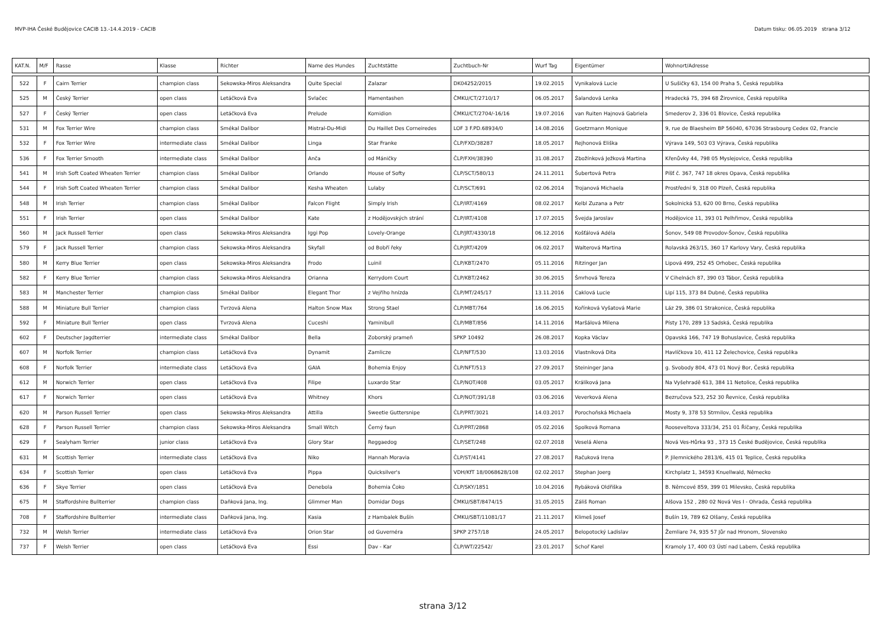MVP-IHA České Budějovice CACIB 13.-14.4.2019 - CACIB Datum tisku: 06.05.2019 strana 3/12
| KAT.N. | M/F | Rasse | Klasse | Richter | Name des Hundes | Zuchtstätte | Zuchtbuch-Nr | Wurf Tag | Eigentümer | Wohnort/Adresse |
| --- | --- | --- | --- | --- | --- | --- | --- | --- | --- | --- |
| 522 | F | Cairn Terrier | champion class | Sekowska-Miros Aleksandra | Quite Special | Zalazar | DK04252/2015 | 19.02.2015 | Vynikalová Lucie | U Sušičky 63, 154 00 Praha 5, Česká republika |
| 525 | M | Český Terrier | open class | Letáčková Eva | Svlačec | Hamentashen | ČMKU/CT/2710/17 | 06.05.2017 | Šalandová Lenka | Hradecká 75, 394 68 Žirovnice, Česká republika |
| 527 | F | Český Terrier | open class | Letáčková Eva | Prelude | Komidion | ČMKU/CT/2704/-16/16 | 19.07.2016 | van Ruiten Hajnová Gabriela | Smederov 2, 336 01 Blovice, Česká republika |
| 531 | M | Fox Terrier Wire | champion class | Smékal Dalibor | Mistral-Du-Midi | Du Haillet Des Corneiredes | LOF 3 F.PD.68934/0 | 14.08.2016 | Goetzmann Monique | 9, rue de Blaesheim BP 56040, 67036 Strasbourg Cedex 02, Francie |
| 532 | F | Fox Terrier Wire | intermediate class | Smékal Dalibor | Linga | Star Franke | ČLP/FXD/38287 | 18.05.2017 | Rejhonová Eliška | Výrava 149, 503 03 Výrava, Česká republika |
| 536 | F | Fox Terrier Smooth | intermediate class | Smékal Dalibor | Anča | od Máničky | ČLP/FXH/38390 | 31.08.2017 | Zbožínková Ježková Martina | Křenůvky 44, 798 05 Myslejovice, Česká republika |
| 541 | M | Irish Soft Coated Wheaten Terrier | champion class | Smékal Dalibor | Orlando | House of Softy | ČLP/SCT/580/13 | 24.11.2011 | Šubertová Petra | Píšť č. 367, 747 18 okres Opava, Česká republika |
| 544 | F | Irish Soft Coated Wheaten Terrier | champion class | Smékal Dalibor | Kesha Wheaten | Lulaby | ČLP/SCT/691 | 02.06.2014 | Trojanová Michaela | Prostřední 9, 318 00 Plzeň, Česká republika |
| 548 | M | Irish Terrier | champion class | Smékal Dalibor | Falcon Flight | Simply Irish | ČLP/IRT/4169 | 08.02.2017 | Kelbl Zuzana a Petr | Sokolnická 53, 620 00 Brno, Česká republika |
| 551 | F | Irish Terrier | open class | Smékal Dalibor | Kate | z Hodějovských strání | ČLP/IRT/4108 | 17.07.2015 | Švejda Jaroslav | Hodějovice 11, 393 01 Pelhřimov, Česká republika |
| 560 | M | Jack Russell Terrier | open class | Sekowska-Miros Aleksandra | Iggi Pop | Lovely-Orange | ČLP/JRT/4330/18 | 06.12.2016 | Košťálová Adéla | Šonov, 549 08 Provodov-Šonov, Česká republika |
| 579 | F | Jack Russell Terrier | champion class | Sekowska-Miros Aleksandra | Skyfall | od Bobří řeky | ČLP/JRT/4209 | 06.02.2017 | Walterová Martina | Rolavská 263/15, 360 17 Karlovy Vary, Česká republika |
| 580 | M | Kerry Blue Terrier | open class | Sekowska-Miros Aleksandra | Frodo | Luinil | ČLP/KBT/2470 | 05.11.2016 | Ritzinger Jan | Lipová 499, 252 45 Orhobec, Česká republika |
| 582 | F | Kerry Blue Terrier | champion class | Sekowska-Miros Aleksandra | Orianna | Kerrydom Court | ČLP/KBT/2462 | 30.06.2015 | Šmrhová Tereza | V Cihelnách 87, 390 03 Tábor, Česká republika |
| 583 | M | Manchester Terrier | champion class | Smékal Dalibor | Elegant Thor | z Vejřího hnízda | ČLP/MT/245/17 | 13.11.2016 | Caklová Lucie | Lipí 115, 373 84 Dubné, Česká republika |
| 588 | M | Miniature Bull Terrier | champion class | Tvrzová Alena | Halton Snow Max | Strong Stael | ČLP/MBT/764 | 16.06.2015 | Kořínková Vyšatová Marie | Láz 29, 386 01 Strakonice, Česká republika |
| 592 | F | Miniature Bull Terrier | open class | Tvrzová Alena | Cuceshi | Yaminibull | ČLP/MBT/856 | 14.11.2016 | Maršálová Milena | Písty 170, 289 13 Sadská, Česká republika |
| 602 | F | Deutscher Jagdterrier | intermediate class | Smékal Dalibor | Bella | Zoborský prameň | SPKP 10492 | 26.08.2017 | Kopka Václav | Opavská 166, 747 19 Bohuslavice, Česká republika |
| 607 | M | Norfolk Terrier | champion class | Letáčková Eva | Dynamit | Zamlicze | ČLP/NFT/530 | 13.03.2016 | Vlastníková Dita | Havlíčkova 10, 411 12 Želechovice, Česká republika |
| 608 | F | Norfolk Terrier | intermediate class | Letáčková Eva | GAIA | Bohemia Enjoy | ČLP/NFT/513 | 27.09.2017 | Steininger Jana | g. Svobody 804, 473 01 Nový Bor, Česká republika |
| 612 | M | Norwich Terrier | open class | Letáčková Eva | Filipe | Luxardo Star | ČLP/NOT/408 | 03.05.2017 | Králíková Jana | Na Vyšehradě 613, 384 11 Netolice, Česká republika |
| 617 | F | Norwich Terrier | open class | Letáčková Eva | Whitney | Khors | ČLP/NOT/391/18 | 03.06.2016 | Veverková Alena | Bezručova 523, 252 30 Řevnice, Česká republika |
| 620 | M | Parson Russell Terrier | open class | Sekowska-Miros Aleksandra | Attilla | Sweetie Guttersnipe | ČLP/PRT/3021 | 14.03.2017 | Porochoňská Michaela | Mosty 9, 378 53 Strmilov, Česká republika |
| 628 | F | Parson Russell Terrier | champion class | Sekowska-Miros Aleksandra | Small Witch | Černý faun | ČLP/PRT/2868 | 05.02.2016 | Spolková Romana | Rooseveltova 333/34, 251 01 Říčany, Česká republika |
| 629 | F | Sealyham Terrier | junior class | Letáčková Eva | Glory Star | Reggaedog | ČLP/SET/248 | 02.07.2018 | Veselá Alena | Nová Ves-Hůrka 93 , 373 15 České Budějovice, Česká republika |
| 631 | M | Scottish Terrier | intermediate class | Letáčková Eva | Niko | Hannah Moravia | ČLP/ST/4141 | 27.08.2017 | Račuková Irena | P. Jilemnického 2813/6, 415 01 Teplice, Česká republika |
| 634 | F | Scottish Terrier | open class | Letáčková Eva | Pippa | Quicksilver's | VDH/KfT 18/0068628/108 | 02.02.2017 | Stephan Joerg | Kirchplatz 1, 34593 Knuellwald, Německo |
| 636 | F | Skye Terrier | open class | Letáčková Eva | Denebola | Bohemia Čoko | ČLP/SKY/1851 | 10.04.2016 | Rybáková Oldřiška | B. Němcové 859, 399 01 Milevsko, Česká republika |
| 675 | M | Staffordshire Bullterrier | champion class | Daňková Jana, Ing. | Glimmer Man | Domidar Dogs | ČMKU/SBT/8474/15 | 31.05.2015 | Záliš Roman | Alšova 152 , 280 02 Nová Ves I - Ohrada, Česká republika |
| 708 | F | Staffordshire Bullterrier | intermediate class | Daňková Jana, Ing. | Kasia | z Hambalek Bušín | ČMKU/SBT/11081/17 | 21.11.2017 | Klimeš Josef | Bušín 19, 789 62 Olšany, Česká republika |
| 732 | M | Welsh Terrier | intermediate class | Letáčková Eva | Orion Star | od Guvernéra | SPKP 2757/18 | 24.05.2017 | Belopotocký Ladislav | Žemliare 74, 935 57 Jůr nad Hronom, Slovensko |
| 737 | F | Welsh Terrier | open class | Letáčková Eva | Essi | Dav - Kar | ČLP/WT/22542/ | 23.01.2017 | Schoř Karel | Kramoly 17, 400 03 Ústí nad Labem, Česká republika |
strana 3/12